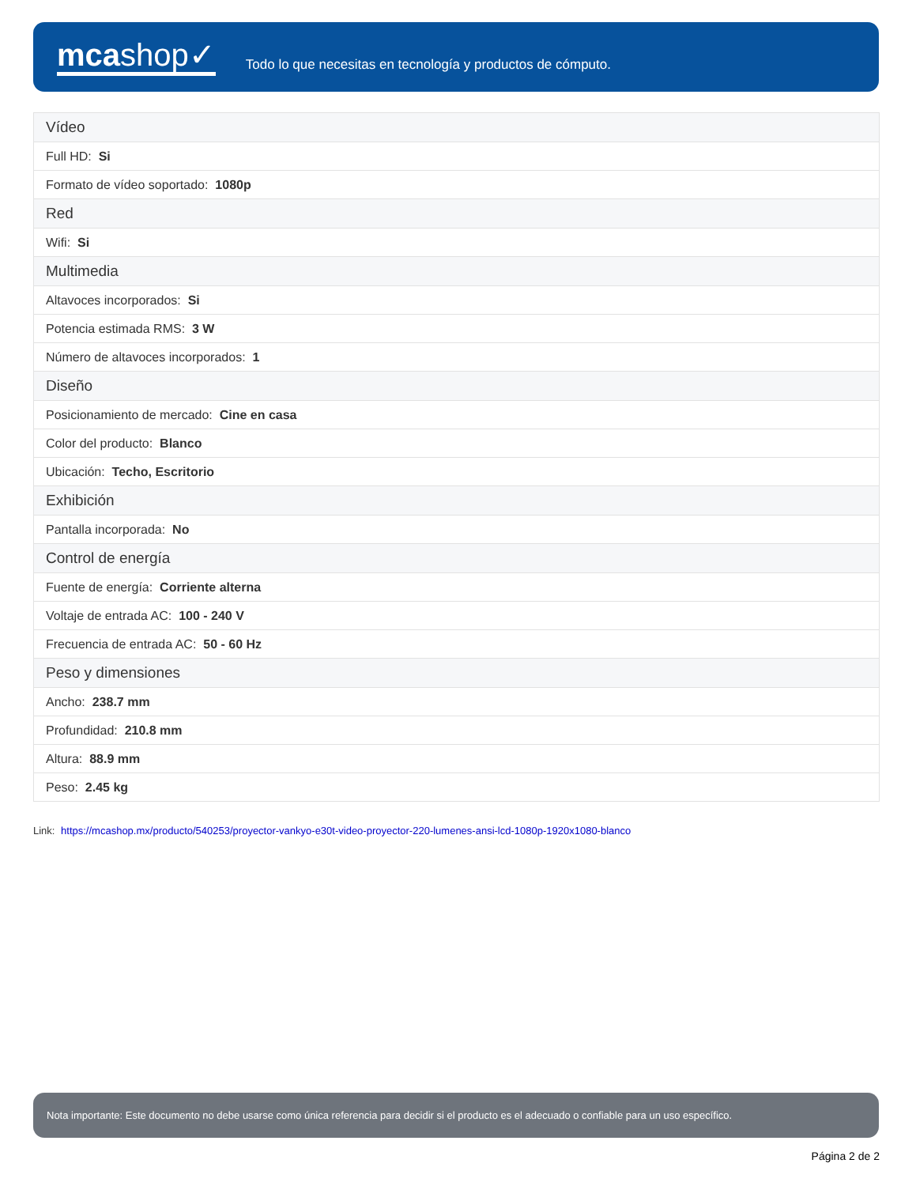mcashop✓
Todo lo que necesitas en tecnología y productos de cómputo.
| Vídeo |
| --- |
| Full HD: Si |
| Formato de vídeo soportado: 1080p |
| Red |
| Wifi: Si |
| Multimedia |
| Altavoces incorporados: Si |
| Potencia estimada RMS: 3 W |
| Número de altavoces incorporados: 1 |
| Diseño |
| Posicionamiento de mercado: Cine en casa |
| Color del producto: Blanco |
| Ubicación: Techo, Escritorio |
| Exhibición |
| Pantalla incorporada: No |
| Control de energía |
| Fuente de energía: Corriente alterna |
| Voltaje de entrada AC: 100 - 240 V |
| Frecuencia de entrada AC: 50 - 60 Hz |
| Peso y dimensiones |
| Ancho: 238.7 mm |
| Profundidad: 210.8 mm |
| Altura: 88.9 mm |
| Peso: 2.45 kg |
Link: https://mcashop.mx/producto/540253/proyector-vankyo-e30t-video-proyector-220-lumenes-ansi-lcd-1080p-1920x1080-blanco
Nota importante: Este documento no debe usarse como única referencia para decidir si el producto es el adecuado o confiable para un uso específico.
Página 2 de 2